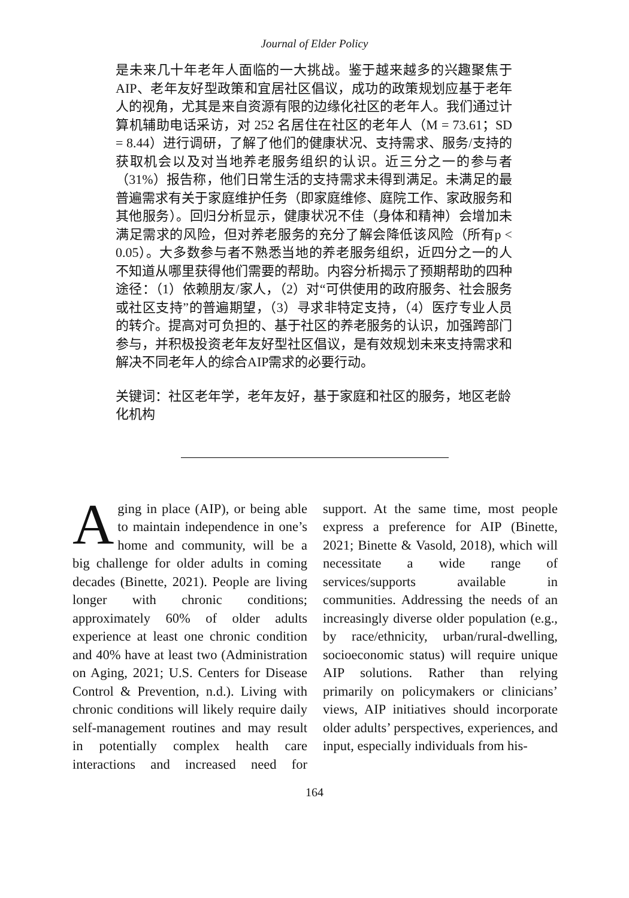Journal of Elder Policy
是未来几十年老年人面临的一大挑战。鉴于越来越多的兴趣聚焦于AIP、老年友好型政策和宜居社区倡议，成功的政策规划应基于老年人的视角，尤其是来自资源有限的边缘化社区的老年人。我们通过计算机辅助电话采访，对 252 名居住在社区的老年人（M = 73.61；SD = 8.44）进行调研，了解了他们的健康状况、支持需求、服务/支持的获取机会以及对当地养老服务组织的认识。近三分之一的参与者（31%）报告称，他们日常生活的支持需求未得到满足。未满足的最普遍需求有关于家庭维护任务（即家庭维修、庭院工作、家政服务和其他服务）。回归分析显示，健康状况不佳（身体和精神）会增加未满足需求的风险，但对养老服务的充分了解会降低该风险（所有p < 0.05）。大多数参与者不熟悉当地的养老服务组织，近四分之一的人不知道从哪里获得他们需要的帮助。内容分析揭示了预期帮助的四种途径：（1）依赖朋友/家人，（2）对“可供使用的政府服务、社会服务或社区支持”的普遍期望，（3）寻求非特定支持，（4）医疗专业人员的转介。提高对可负担的、基于社区的养老服务的认识，加强跨部门参与，并积极投资老年友好型社区倡议，是有效规划未来支持需求和解决不同老年人的综合AIP需求的必要行动。
关键词：社区老年学，老年友好，基于家庭和社区的服务，地区老龄化机构
Aging in place (AIP), or being able to maintain independence in one’s home and community, will be a big challenge for older adults in coming decades (Binette, 2021). People are living longer with chronic conditions; approximately 60% of older adults experience at least one chronic condition and 40% have at least two (Administration on Aging, 2021; U.S. Centers for Disease Control & Prevention, n.d.). Living with chronic conditions will likely require daily self-management routines and may result in potentially complex health care interactions and increased need for support. At the same time, most people express a preference for AIP (Binette, 2021; Binette & Vasold, 2018), which will necessitate a wide range of services/supports available in communities. Addressing the needs of an increasingly diverse older population (e.g., by race/ethnicity, urban/rural-dwelling, socioeconomic status) will require unique AIP solutions. Rather than relying primarily on policymakers or clinicians’ views, AIP initiatives should incorporate older adults’ perspectives, experiences, and input, especially individuals from his-
164